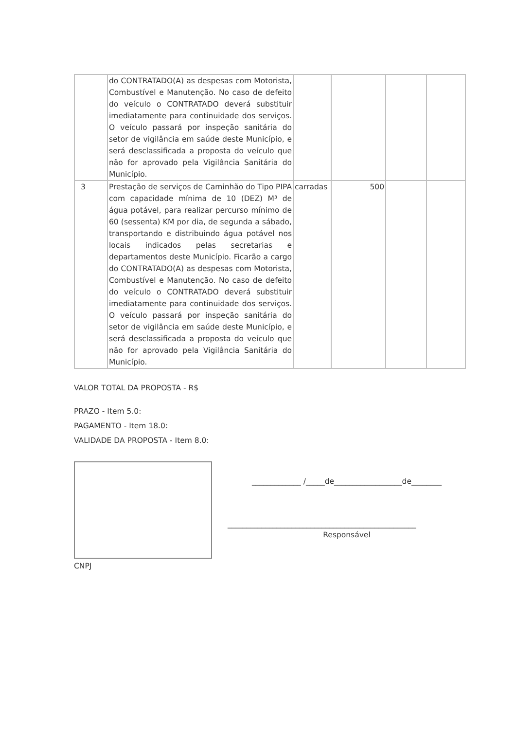| | do CONTRATADO(A) as despesas com Motorista, Combustível e Manutenção. No caso de defeito do veículo o CONTRATADO deverá substituir imediatamente para continuidade dos serviços. O veículo passará por inspeção sanitária do setor de vigilância em saúde deste Município, e será desclassificada a proposta do veículo que não for aprovado pela Vigilância Sanitária do Município. | | | | |
| 3 | Prestação de serviços de Caminhão do Tipo PIPA com capacidade mínima de 10 (DEZ) M³ de água potável, para realizar percurso mínimo de 60 (sessenta) KM por dia, de segunda a sábado, transportando e distribuindo água potável nos locais indicados pelas secretarias e departamentos deste Município. Ficarão a cargo do CONTRATADO(A) as despesas com Motorista, Combustível e Manutenção. No caso de defeito do veículo o CONTRATADO deverá substituir imediatamente para continuidade dos serviços. O veículo passará por inspeção sanitária do setor de vigilância em saúde deste Município, e será desclassificada a proposta do veículo que não for aprovado pela Vigilância Sanitária do Município. | carradas | 500 | | |
VALOR TOTAL DA PROPOSTA - R$
PRAZO - Item 5.0:
PAGAMENTO - Item 18.0:
VALIDADE DA PROPOSTA - Item 8.0:
CNPJ
_____________ /_____de__________________de________
__________________________________________________
Responsável